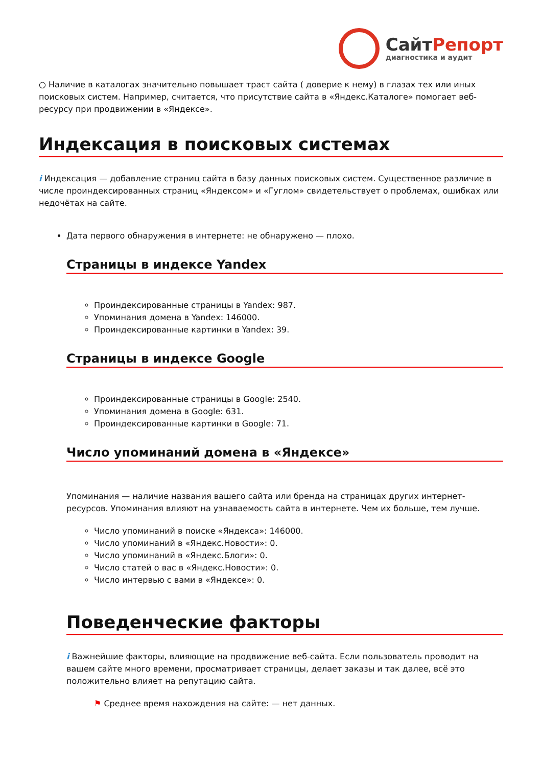СайтРепорт
диагностика и аудит
○ Наличие в каталогах значительно повышает траст сайта ( доверие к нему) в глазах тех или иных поисковых систем. Например, считается, что присутствие сайта в «Яндекс.Каталоге» помогает веб-ресурсу при продвижении в «Яндексе».
Индексация в поисковых системах
i Индексация — добавление страниц сайта в базу данных поисковых систем. Существенное различие в числе проиндексированных страниц «Яндексом» и «Гуглом» свидетельствует о проблемах, ошибках или недочётах на сайте.
Дата первого обнаружения в интернете: не обнаружено — плохо.
Страницы в индексе Yandex
Проиндексированные страницы в Yandex: 987.
Упоминания домена в Yandex: 146000.
Проиндексированные картинки в Yandex: 39.
Страницы в индексе Google
Проиндексированные страницы в Google: 2540.
Упоминания домена в Google: 631.
Проиндексированные картинки в Google: 71.
Число упоминаний домена в «Яндексе»
Упоминания — наличие названия вашего сайта или бренда на страницах других интернет-ресурсов. Упоминания влияют на узнаваемость сайта в интернете. Чем их больше, тем лучше.
Число упоминаний в поиске «Яндекса»: 146000.
Число упоминаний в «Яндекс.Новости»: 0.
Число упоминаний в «Яндекс.Блоги»: 0.
Число статей о вас в «Яндекс.Новости»: 0.
Число интервью с вами в «Яндексе»: 0.
Поведенческие факторы
i Важнейшие факторы, влияющие на продвижение веб-сайта. Если пользователь проводит на вашем сайте много времени, просматривает страницы, делает заказы и так далее, всё это положительно влияет на репутацию сайта.
⚑ Среднее время нахождения на сайте: — нет данных.